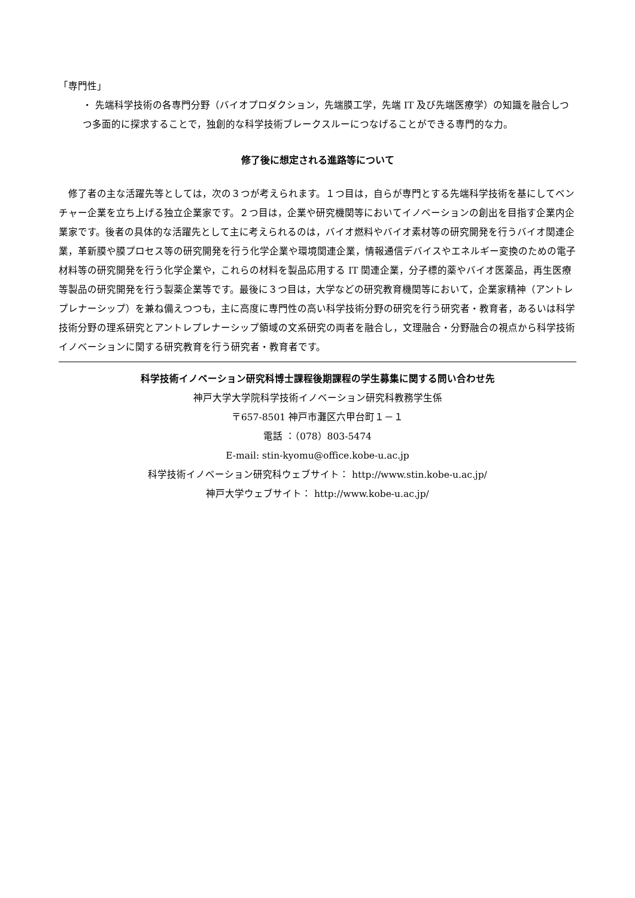「専門性」
・ 先端科学技術の各専門分野（バイオプロダクション，先端膜工学，先端 IT 及び先端医療学）の知識を融合しつつ多面的に探求することで，独創的な科学技術ブレークスルーにつなげることができる専門的な力。
修了後に想定される進路等について
　修了者の主な活躍先等としては，次の３つが考えられます。１つ目は，自らが専門とする先端科学技術を基にしてベンチャー企業を立ち上げる独立企業家です。２つ目は，企業や研究機関等においてイノベーションの創出を目指す企業内企業家です。後者の具体的な活躍先として主に考えられるのは，バイオ燃料やバイオ素材等の研究開発を行うバイオ関連企業，革新膜や膜プロセス等の研究開発を行う化学企業や環境関連企業，情報通信デバイスやエネルギー変換のための電子材料等の研究開発を行う化学企業や，これらの材料を製品応用する IT 関連企業，分子標的薬やバイオ医薬品，再生医療等製品の研究開発を行う製薬企業等です。最後に３つ目は，大学などの研究教育機関等において，企業家精神（アントレプレナーシップ）を兼ね備えつつも，主に高度に専門性の高い科学技術分野の研究を行う研究者・教育者，あるいは科学技術分野の理系研究とアントレプレナーシップ領域の文系研究の両者を融合し，文理融合・分野融合の視点から科学技術イノベーションに関する研究教育を行う研究者・教育者です。
科学技術イノベーション研究科博士課程後期課程の学生募集に関する問い合わせ先
神戸大学大学院科学技術イノベーション研究科教務学生係
〒657-8501 神戸市灘区六甲台町１－１
電話 ：（078）803-5474
E-mail: stin-kyomu@office.kobe-u.ac.jp
科学技術イノベーション研究科ウェブサイト： http://www.stin.kobe-u.ac.jp/
神戸大学ウェブサイト： http://www.kobe-u.ac.jp/